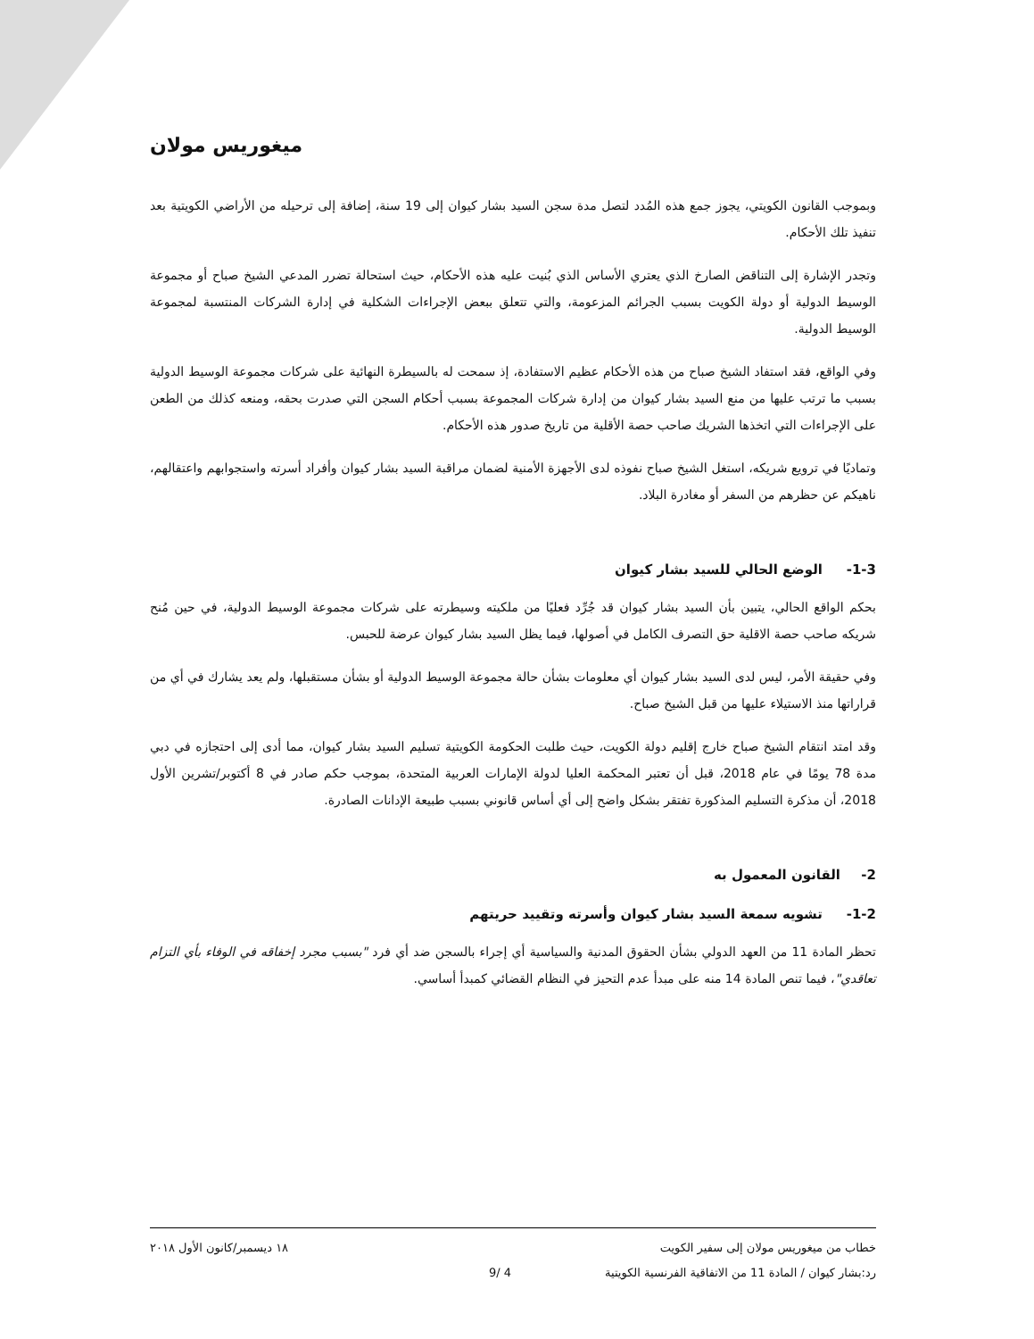ميغوريس مولان
وبموجب القانون الكويتي، يجوز جمع هذه المُدد لتصل مدة سجن السيد بشار كيوان إلى 19 سنة، إضافة إلى ترحيله من الأراضي الكويتية بعد تنفيذ تلك الأحكام.
وتجدر الإشارة إلى التناقض الصارخ الذي يعتري الأساس الذي بُنيت عليه هذه الأحكام، حيث استحالة تضرر المدعي الشيخ صباح أو مجموعة الوسيط الدولية أو دولة الكويت بسبب الجرائم المزعومة، والتي تتعلق ببعض الإجراءات الشكلية في إدارة الشركات المنتسبة لمجموعة الوسيط الدولية.
وفي الواقع، فقد استفاد الشيخ صباح من هذه الأحكام عظيم الاستفادة، إذ سمحت له بالسيطرة النهائية على شركات مجموعة الوسيط الدولية بسبب ما ترتب عليها من منع السيد بشار كيوان من إدارة شركات المجموعة بسبب أحكام السجن التي صدرت بحقه، ومنعه كذلك من الطعن على الإجراءات التي اتخذها الشريك صاحب حصة الأقلية من تاريخ صدور هذه الأحكام.
وتماديًا في ترويع شريكه، استغل الشيخ صباح نفوذه لدى الأجهزة الأمنية لضمان مراقبة السيد بشار كيوان وأفراد أسرته واستجوابهم واعتقالهم، ناهيكم عن حظرهم من السفر أو مغادرة البلاد.
1-3- الوضع الحالي للسيد بشار كيوان
بحكم الواقع الحالي، يتبين بأن السيد بشار كيوان قد جُرِّد فعليًا من ملكيته وسيطرته على شركات مجموعة الوسيط الدولية، في حين مُنح شريكه صاحب حصة الاقلية حق التصرف الكامل في أصولها، فيما يظل السيد بشار كيوان عرضة للحبس.
وفي حقيقة الأمر، ليس لدى السيد بشار كيوان أي معلومات بشأن حالة مجموعة الوسيط الدولية أو بشأن مستقبلها، ولم يعد يشارك في أي من قراراتها منذ الاستيلاء عليها من قبل الشيخ صباح.
وقد امتد انتقام الشيخ صباح خارج إقليم دولة الكويت، حيث طلبت الحكومة الكويتية تسليم السيد بشار كيوان، مما أدى إلى احتجازه في دبي مدة 78 يومًا في عام 2018، قبل أن تعتبر المحكمة العليا لدولة الإمارات العربية المتحدة، بموجب حكم صادر في 8 أكتوبر/تشرين الأول 2018، أن مذكرة التسليم المذكورة تفتقر بشكل واضح إلى أي أساس قانوني بسبب طبيعة الإدانات الصادرة.
2- القانون المعمول به
1-2- تشويه سمعة السيد بشار كيوان وأسرته وتقييد حريتهم
تحظر المادة 11 من العهد الدولي بشأن الحقوق المدنية والسياسية أي إجراء بالسجن ضد أي فرد "بسبب مجرد إخفاقه في الوفاء بأي التزام تعاقدي"، فيما تنص المادة 14 منه على مبدأ عدم التحيز في النظام القضائي كمبدأ أساسي.
خطاب من ميغوريس مولان إلى سفير الكويت ١٨ ديسمبر/كانون الأول ٢٠١٨
رد:بشار كيوان / المادة 11 من الاتفاقية الفرنسية الكويتية 4 /9